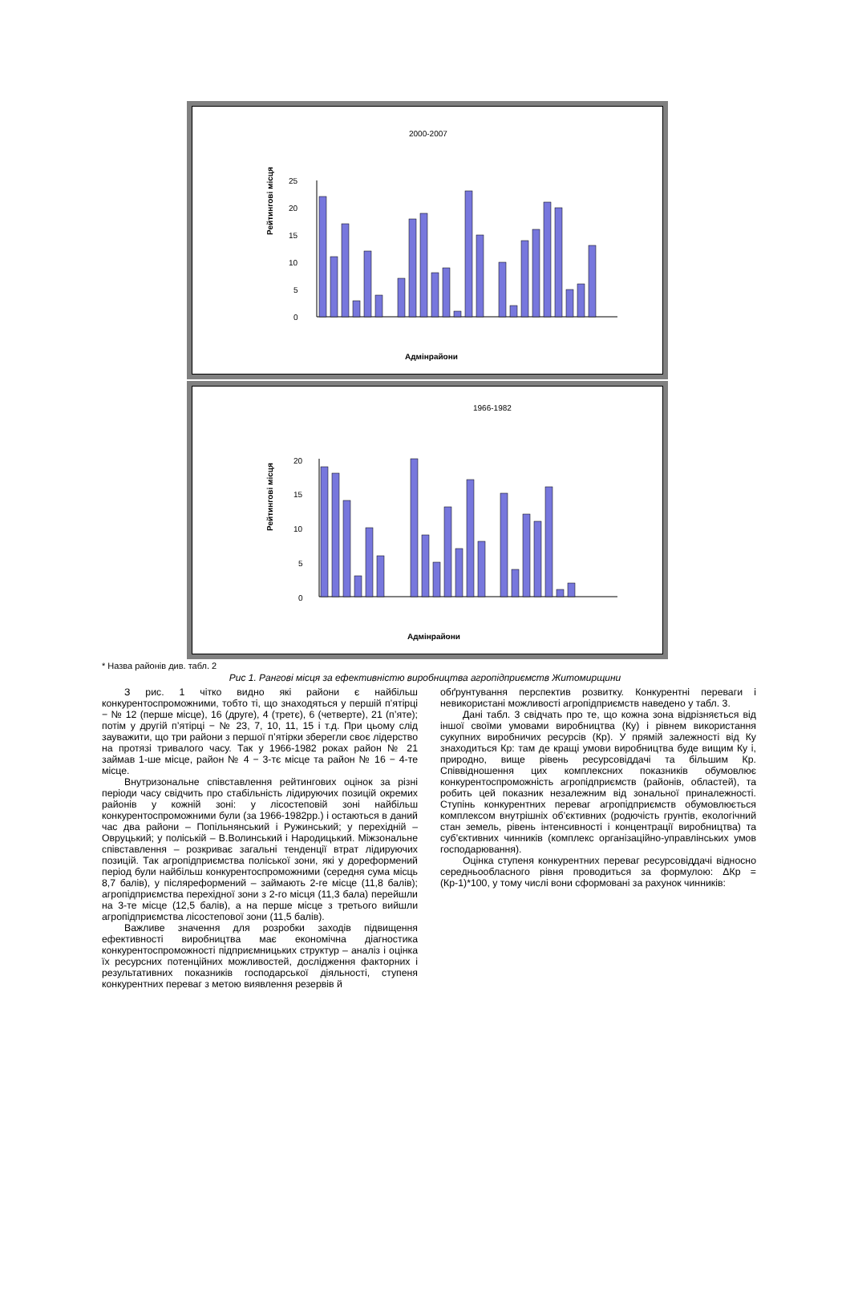2000-2007
Рейтингові місця
25
20
15
10
5
0
Адмінрайони
1966-1982
Рейтингові місця
20
15
10
5
0
Адмінрайони
* Назва районів див. табл. 2
Рис 1. Рангові місця за ефективністю виробництва агропідприємств Житомирщини
З рис. 1 чітко видно які райони є найбільш конкурентоспроможними, тобто ті, що знаходяться у першій п’ятірці − № 12 (перше місце), 16 (друге), 4 (третє), 6 (четверте), 21 (п’яте); потім у другій п’ятірці − № 23, 7, 10, 11, 15 і т.д. При цьому слід зауважити, що три райони з першої п’ятірки зберегли своє лідерство на протязі тривалого часу. Так у 1966-1982 роках район № 21 займав 1-ше місце, район № 4 − 3-тє місце та район № 16 − 4-те місце.
Внутризональне співставлення рейтингових оцінок за різні періоди часу свідчить про стабільність лідируючих позицій окремих районів у кожній зоні: у лісостеповій зоні найбільш конкурентоспроможними були (за 1966-1982рр.) і остаються в даний час два райони – Попільнянський і Ружинський; у перехідній – Овруцький; у поліській – В.Волинський і Народицький. Міжзональне співставлення – розкриває загальні тенденції втрат лідируючих позицій. Так агропідприємства поліської зони, які у дореформений період були найбільш конкурентоспроможними (середня сума місць 8,7 балів), у післяреформений – займають 2-ге місце (11,8 балів); агропідприємства перехідної зони з 2-го місця (11,3 бала) перейшли на 3-те місце (12,5 балів), а на перше місце з третього вийшли агропідприємства лісостепової зони (11,5 балів).
Важливе значення для розробки заходів підвищення ефективності виробництва має економічна діагностика конкурентоспроможності підприємницьких структур – аналіз і оцінка їх ресурсних потенційних можливостей, дослідження факторних і результативних показників господарської діяльності, ступеня конкурентних переваг з метою виявлення резервів й
обґрунтування перспектив розвитку. Конкурентні переваги і невикористані можливості агропідприємств наведено у табл. 3.
Дані табл. 3 свідчать про те, що кожна зона відрізняється від іншої своїми умовами виробництва (Ку) і рівнем використання сукупних виробничих ресурсів (Кр). У прямій залежності від Ку знаходиться Кр: там де кращі умови виробництва буде вищим Ку і, природно, вище рівень ресурсовіддачі та більшим Кр. Співвідношення цих комплексних показників обумовлює конкурентоспроможність агропідприємств (районів, областей), та робить цей показник незалежним від зональної приналежності. Ступінь конкурентних переваг агропідприємств обумовлюється комплексом внутрішніх об’єктивних (родючість грунтів, екологічний стан земель, рівень інтенсивності і концентрації виробництва) та суб’єктивних чинників (комплекс організаційно-управлінських умов господарювання).
Оцінка ступеня конкурентних переваг ресурсовіддачі відносно середньообласного рівня проводиться за формулою: ΔКр = (Кр-1)*100, у тому числі вони сформовані за рахунок чинників: